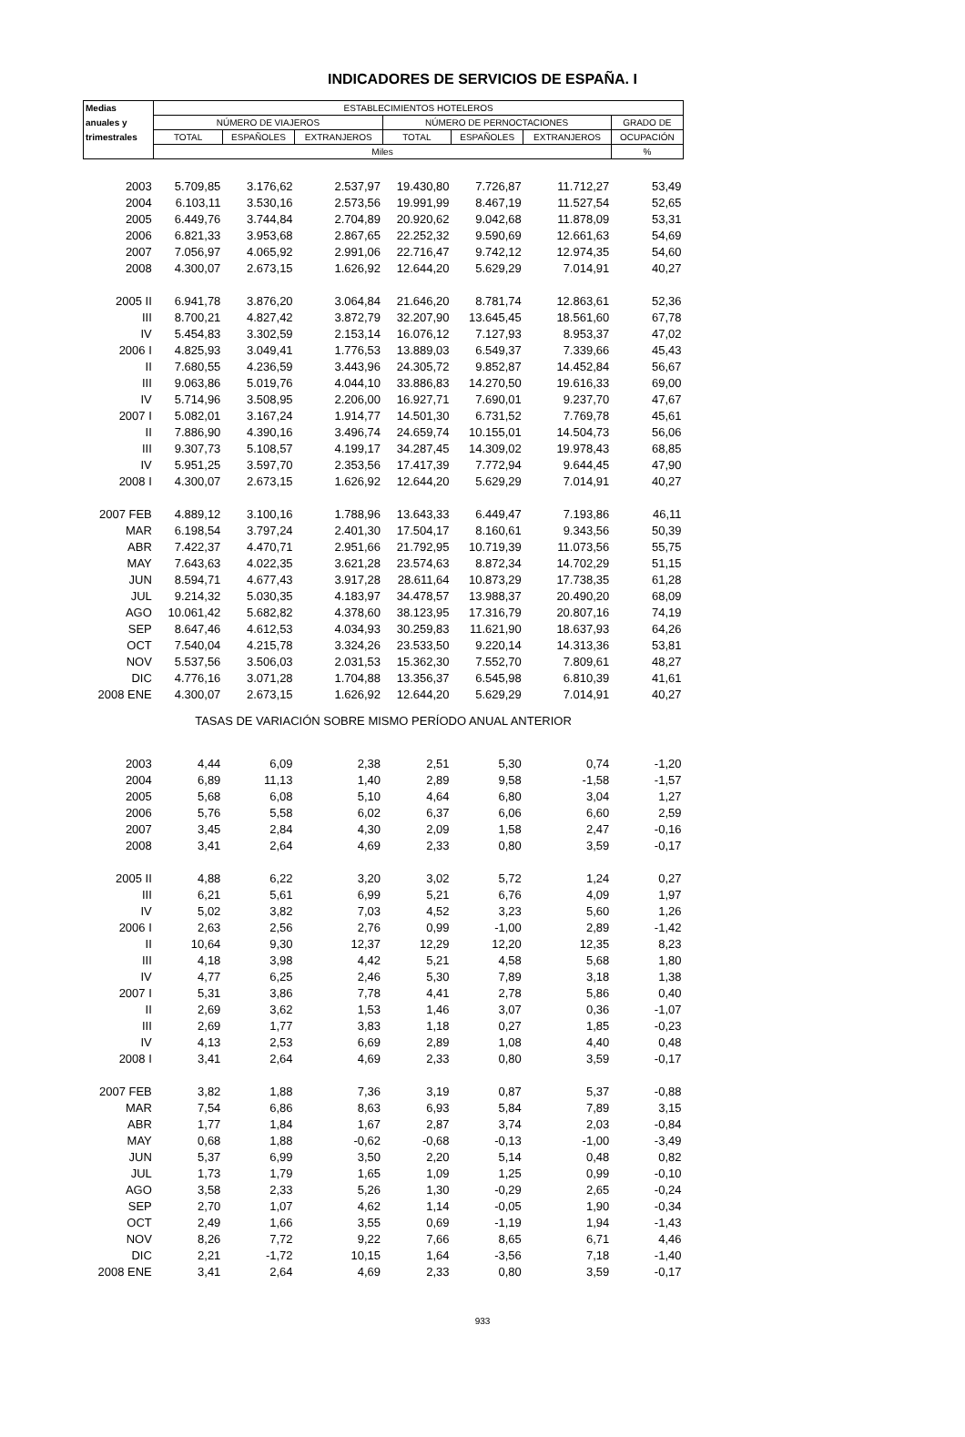INDICADORES DE SERVICIOS DE ESPAÑA. I
| Medias | ESTABLECIMIENTOS HOTELEROS | | | | | | |
| --- | --- | --- | --- | --- | --- | --- | --- |
| anuales y | NÚMERO DE VIAJEROS | | | NÚMERO DE PERNOCTACIONES | | | GRADO DE |
| trimestrales | TOTAL | ESPAÑOLES | EXTRANJEROS | TOTAL | ESPAÑOLES | EXTRANJEROS | OCUPACIÓN |
| | Miles | | | | | | % |
| 2003 | 5.709,85 | 3.176,62 | 2.537,97 | 19.430,80 | 7.726,87 | 11.712,27 | 53,49 |
| 2004 | 6.103,11 | 3.530,16 | 2.573,56 | 19.991,99 | 8.467,19 | 11.527,54 | 52,65 |
| 2005 | 6.449,76 | 3.744,84 | 2.704,89 | 20.920,62 | 9.042,68 | 11.878,09 | 53,31 |
| 2006 | 6.821,33 | 3.953,68 | 2.867,65 | 22.252,32 | 9.590,69 | 12.661,63 | 54,69 |
| 2007 | 7.056,97 | 4.065,92 | 2.991,06 | 22.716,47 | 9.742,12 | 12.974,35 | 54,60 |
| 2008 | 4.300,07 | 2.673,15 | 1.626,92 | 12.644,20 | 5.629,29 | 7.014,91 | 40,27 |
| 2005 II | 6.941,78 | 3.876,20 | 3.064,84 | 21.646,20 | 8.781,74 | 12.863,61 | 52,36 |
| III | 8.700,21 | 4.827,42 | 3.872,79 | 32.207,90 | 13.645,45 | 18.561,60 | 67,78 |
| IV | 5.454,83 | 3.302,59 | 2.153,14 | 16.076,12 | 7.127,93 | 8.953,37 | 47,02 |
| 2006 I | 4.825,93 | 3.049,41 | 1.776,53 | 13.889,03 | 6.549,37 | 7.339,66 | 45,43 |
| II | 7.680,55 | 4.236,59 | 3.443,96 | 24.305,72 | 9.852,87 | 14.452,84 | 56,67 |
| III | 9.063,86 | 5.019,76 | 4.044,10 | 33.886,83 | 14.270,50 | 19.616,33 | 69,00 |
| IV | 5.714,96 | 3.508,95 | 2.206,00 | 16.927,71 | 7.690,01 | 9.237,70 | 47,67 |
| 2007 I | 5.082,01 | 3.167,24 | 1.914,77 | 14.501,30 | 6.731,52 | 7.769,78 | 45,61 |
| II | 7.886,90 | 4.390,16 | 3.496,74 | 24.659,74 | 10.155,01 | 14.504,73 | 56,06 |
| III | 9.307,73 | 5.108,57 | 4.199,17 | 34.287,45 | 14.309,02 | 19.978,43 | 68,85 |
| IV | 5.951,25 | 3.597,70 | 2.353,56 | 17.417,39 | 7.772,94 | 9.644,45 | 47,90 |
| 2008 I | 4.300,07 | 2.673,15 | 1.626,92 | 12.644,20 | 5.629,29 | 7.014,91 | 40,27 |
| 2007 FEB | 4.889,12 | 3.100,16 | 1.788,96 | 13.643,33 | 6.449,47 | 7.193,86 | 46,11 |
| MAR | 6.198,54 | 3.797,24 | 2.401,30 | 17.504,17 | 8.160,61 | 9.343,56 | 50,39 |
| ABR | 7.422,37 | 4.470,71 | 2.951,66 | 21.792,95 | 10.719,39 | 11.073,56 | 55,75 |
| MAY | 7.643,63 | 4.022,35 | 3.621,28 | 23.574,63 | 8.872,34 | 14.702,29 | 51,15 |
| JUN | 8.594,71 | 4.677,43 | 3.917,28 | 28.611,64 | 10.873,29 | 17.738,35 | 61,28 |
| JUL | 9.214,32 | 5.030,35 | 4.183,97 | 34.478,57 | 13.988,37 | 20.490,20 | 68,09 |
| AGO | 10.061,42 | 5.682,82 | 4.378,60 | 38.123,95 | 17.316,79 | 20.807,16 | 74,19 |
| SEP | 8.647,46 | 4.612,53 | 4.034,93 | 30.259,83 | 11.621,90 | 18.637,93 | 64,26 |
| OCT | 7.540,04 | 4.215,78 | 3.324,26 | 23.533,50 | 9.220,14 | 14.313,36 | 53,81 |
| NOV | 5.537,56 | 3.506,03 | 2.031,53 | 15.362,30 | 7.552,70 | 7.809,61 | 48,27 |
| DIC | 4.776,16 | 3.071,28 | 1.704,88 | 13.356,37 | 6.545,98 | 6.810,39 | 41,61 |
| 2008 ENE | 4.300,07 | 2.673,15 | 1.626,92 | 12.644,20 | 5.629,29 | 7.014,91 | 40,27 |
| TASAS DE VARIACIÓN SOBRE MISMO PERÍODO ANUAL ANTERIOR | | | | | | | |
| 2003 | 4,44 | 6,09 | 2,38 | 2,51 | 5,30 | 0,74 | -1,20 |
| 2004 | 6,89 | 11,13 | 1,40 | 2,89 | 9,58 | -1,58 | -1,57 |
| 2005 | 5,68 | 6,08 | 5,10 | 4,64 | 6,80 | 3,04 | 1,27 |
| 2006 | 5,76 | 5,58 | 6,02 | 6,37 | 6,06 | 6,60 | 2,59 |
| 2007 | 3,45 | 2,84 | 4,30 | 2,09 | 1,58 | 2,47 | -0,16 |
| 2008 | 3,41 | 2,64 | 4,69 | 2,33 | 0,80 | 3,59 | -0,17 |
| 2005 II | 4,88 | 6,22 | 3,20 | 3,02 | 5,72 | 1,24 | 0,27 |
| III | 6,21 | 5,61 | 6,99 | 5,21 | 6,76 | 4,09 | 1,97 |
| IV | 5,02 | 3,82 | 7,03 | 4,52 | 3,23 | 5,60 | 1,26 |
| 2006 I | 2,63 | 2,56 | 2,76 | 0,99 | -1,00 | 2,89 | -1,42 |
| II | 10,64 | 9,30 | 12,37 | 12,29 | 12,20 | 12,35 | 8,23 |
| III | 4,18 | 3,98 | 4,42 | 5,21 | 4,58 | 5,68 | 1,80 |
| IV | 4,77 | 6,25 | 2,46 | 5,30 | 7,89 | 3,18 | 1,38 |
| 2007 I | 5,31 | 3,86 | 7,78 | 4,41 | 2,78 | 5,86 | 0,40 |
| II | 2,69 | 3,62 | 1,53 | 1,46 | 3,07 | 0,36 | -1,07 |
| III | 2,69 | 1,77 | 3,83 | 1,18 | 0,27 | 1,85 | -0,23 |
| IV | 4,13 | 2,53 | 6,69 | 2,89 | 1,08 | 4,40 | 0,48 |
| 2008 I | 3,41 | 2,64 | 4,69 | 2,33 | 0,80 | 3,59 | -0,17 |
| 2007 FEB | 3,82 | 1,88 | 7,36 | 3,19 | 0,87 | 5,37 | -0,88 |
| MAR | 7,54 | 6,86 | 8,63 | 6,93 | 5,84 | 7,89 | 3,15 |
| ABR | 1,77 | 1,84 | 1,67 | 2,87 | 3,74 | 2,03 | -0,84 |
| MAY | 0,68 | 1,88 | -0,62 | -0,68 | -0,13 | -1,00 | -3,49 |
| JUN | 5,37 | 6,99 | 3,50 | 2,20 | 5,14 | 0,48 | 0,82 |
| JUL | 1,73 | 1,79 | 1,65 | 1,09 | 1,25 | 0,99 | -0,10 |
| AGO | 3,58 | 2,33 | 5,26 | 1,30 | -0,29 | 2,65 | -0,24 |
| SEP | 2,70 | 1,07 | 4,62 | 1,14 | -0,05 | 1,90 | -0,34 |
| OCT | 2,49 | 1,66 | 3,55 | 0,69 | -1,19 | 1,94 | -1,43 |
| NOV | 8,26 | 7,72 | 9,22 | 7,66 | 8,65 | 6,71 | 4,46 |
| DIC | 2,21 | -1,72 | 10,15 | 1,64 | -3,56 | 7,18 | -1,40 |
| 2008 ENE | 3,41 | 2,64 | 4,69 | 2,33 | 0,80 | 3,59 | -0,17 |
933